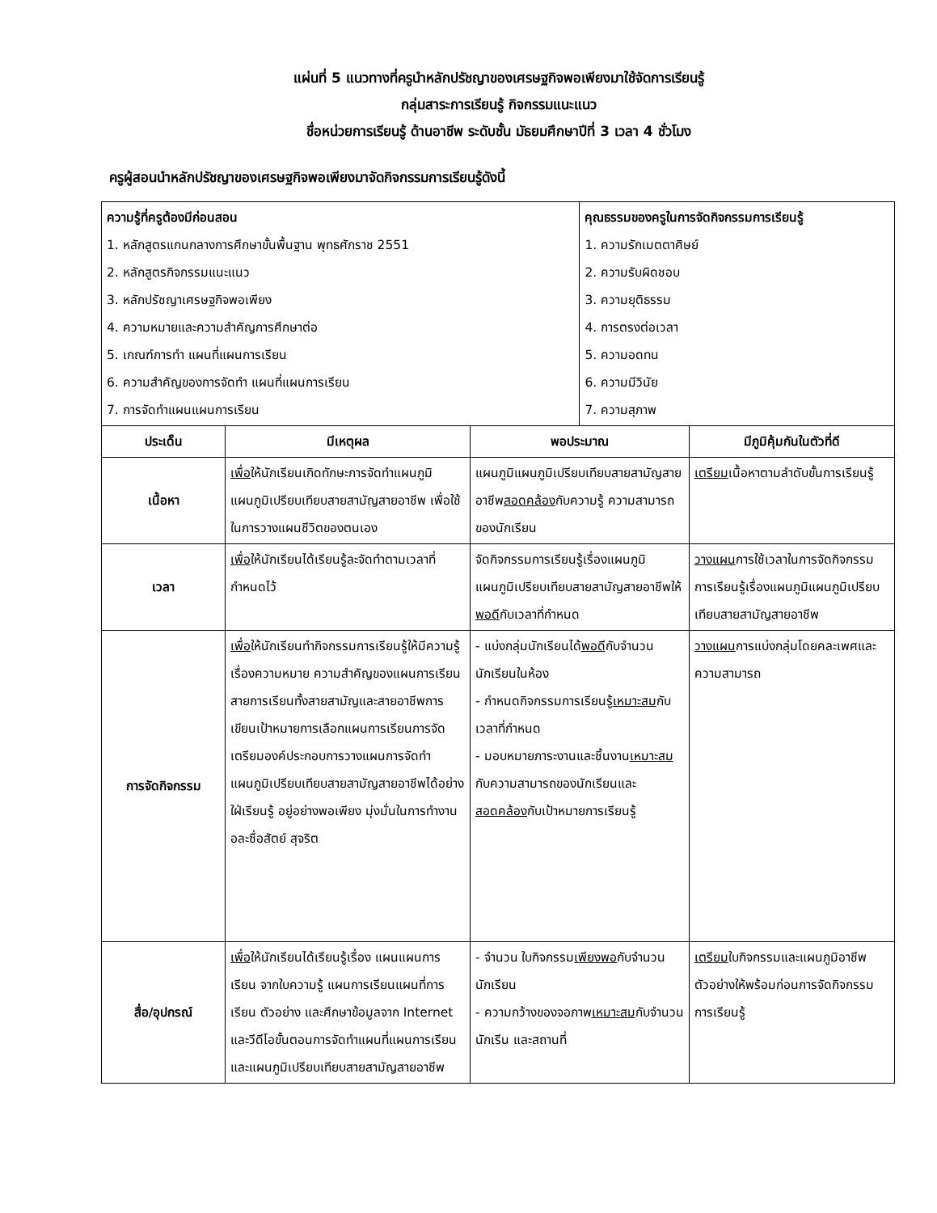แผ่นที่ 5 แนวทางที่ครูนำหลักปรัชญาของเศรษฐกิจพอเพียงมาใช้จัดการเรียนรู้
กลุ่มสาระการเรียนรู้ กิจกรรมแนะแนว
ชื่อหน่วยการเรียนรู้ ด้านอาชีพ ระดับชั้น มัธยมศึกษาปีที่ 3 เวลา 4 ชั่วโมง
ครูผู้สอนนำหลักปรัชญาของเศรษฐกิจพอเพียงมาจัดกิจกรรมการเรียนรู้ดังนี้
| ความรู้ที่ครูต้องมีก่อนสอน 1. หลักสูตรแกนกลางการศึกษาขั้นพื้นฐาน พุทธศักราช 2551 2. หลักสูตรกิจกรรมแนะแนว 3. หลักปรัชญาเศรษฐกิจพอเพียง 4. ความหมายและความสำคัญการศึกษาต่อ 5. เกณฑ์การทำ แผนที่แผนการเรียน 6. ความสำคัญของการจัดทำ แผนที่แผนการเรียน 7. การจัดทำแผนแผนการเรียน | | | คุณธรรมของครูในการจัดกิจกรรมการเรียนรู้ 1. ความรักเมตตาศิษย์ 2. ความรับผิดชอบ 3. ความยุติธรรม 4. การตรงต่อเวลา 5. ความอดทน 6. ความมีวินัย 7. ความสุภาพ | |
| ประเด็น | มีเหตุผล | พอประมาณ | | มีภูมิคุ้มกันในตัวที่ดี |
| เนื้อหา | เพื่อ ให้นักเรียนเกิดทักษะการจัดทำแผนภูมิแผนภูมิเปรียบเทียบสายสามัญสายอาชีพ เพื่อใช้ในการวางแผนชีวิตของตนเอง | แผนภูมิแผนภูมิเปรียบเทียบสายสามัญสายอาชีพ สอดคล้อง กับความรู้ ความสามารถของนักเรียน | | เตรียม เนื้อหาตามลำดับขั้นการเรียนรู้ |
| เวลา | เพื่อ ให้นักเรียนได้เรียนรู้ละจัดทำตามเวลาที่กำหนดไว้ | จัดกิจกรรมการเรียนรู้เรื่องแผนภูมิแผนภูมิเปรียบเทียบสายสามัญสายอาชีพให้ พอดี กับเวลาที่กำหนด | | วางแผน การใช้เวลาในการจัดกิจกรรมการเรียนรู้เรื่องแผนภูมิแผนภูมิเปรียบเทียบสายสามัญสายอาชีพ |
| การจัดกิจกรรม | เพื่อ ให้นักเรียนทำกิจกรรมการเรียนรู้ให้มีความรู้เรื่องความหมาย ความสำคัญของแผนการเรียน สายการเรียนทั้งสายสามัญและสายอาชีพการเขียนเป้าหมายการเลือกแผนการเรียนการจัดเตรียมองค์ประกอบการวางแผนการจัดทำ แผนภูมิเปรียบเทียบสายสามัญสายอาชีพได้อย่างใฝ่เรียนรู้ อยู่อย่างพอเพียง มุ่งมั่นในการทำงาน อละซื่อสัตย์ สุจริต | - แบ่งกลุ่มนักเรียนได้ พอดี กับจำนวนนักเรียนในห้อง - กำหนดกิจกรรมการเรียนรู้ เหมาะสม กับเวลาที่กำหนด - มอบหมายภาระงานและชิ้นงาน เหมาะสม กับความสามารถของนักเรียนและ สอดคล้อง กับเป้าหมายการเรียนรู้ | | วางแผน การแบ่งกลุ่มโดยคละเพศและความสามารถ |
| สื่อ/อุปกรณ์ | เพื่อ ให้นักเรียนได้เรียนรู้เรื่อง แผนแผนการเรียน จากใบความรู้ แผนการเรียนแผนที่การเรียน ตัวอย่าง และศึกษาข้อมูลจาก Internet และวีดีโอขั้นตอนการจัดทำแผนที่แผนการเรียน และแผนภูมิเปรียบเทียบสายสามัญสายอาชีพ | - จำนวน ใบกิจกรรม เพียงพอ กับจำนวนนักเรียน - ความกว้างของจอภาพ เหมาะสม กับจำนวนนักเรีน และสถานที่ | | เตรียม ใบกิจกรรมและแผนภูมิอาชีพ ตัวอย่างให้พร้อมก่อนการจัดกิจกรรมการเรียนรู้ |